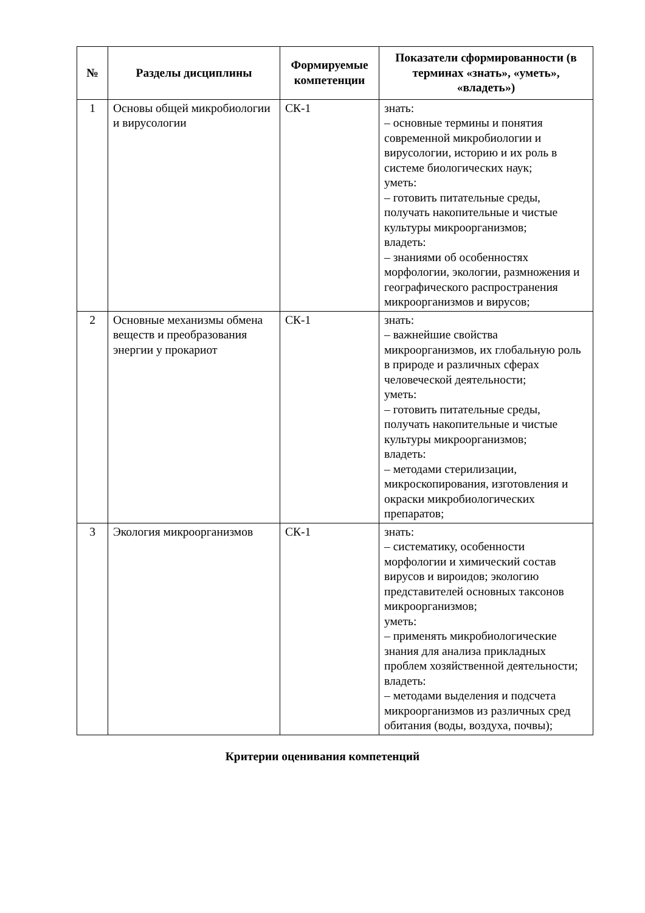| № | Разделы дисциплины | Формируемые компетенции | Показатели сформированности (в терминах «знать», «уметь», «владеть») |
| --- | --- | --- | --- |
| 1 | Основы общей микробиологии и вирусологии | СК-1 | знать: – основные термины и понятия современной микробиологии и вирусологии, историю и их роль в системе биологических наук; уметь: – готовить питательные среды, получать накопительные и чистые культуры микроорганизмов; владеть: – знаниями об особенностях морфологии, экологии, размножения и географического распространения микроорганизмов и вирусов; |
| 2 | Основные механизмы обмена веществ и преобразования энергии у прокариот | СК-1 | знать: – важнейшие свойства микроорганизмов, их глобальную роль в природе и различных сферах человеческой деятельности; уметь: – готовить питательные среды, получать накопительные и чистые культуры микроорганизмов; владеть: – методами стерилизации, микроскопирования, изготовления и окраски микробиологических препаратов; |
| 3 | Экология микроорганизмов | СК-1 | знать: – систематику, особенности морфологии и химический состав вирусов и вироидов; экологию представителей основных таксонов микроорганизмов; уметь: – применять микробиологические знания для анализа прикладных проблем хозяйственной деятельности; владеть: – методами выделения и подсчета микроорганизмов из различных сред обитания (воды, воздуха, почвы); |
Критерии оценивания компетенций